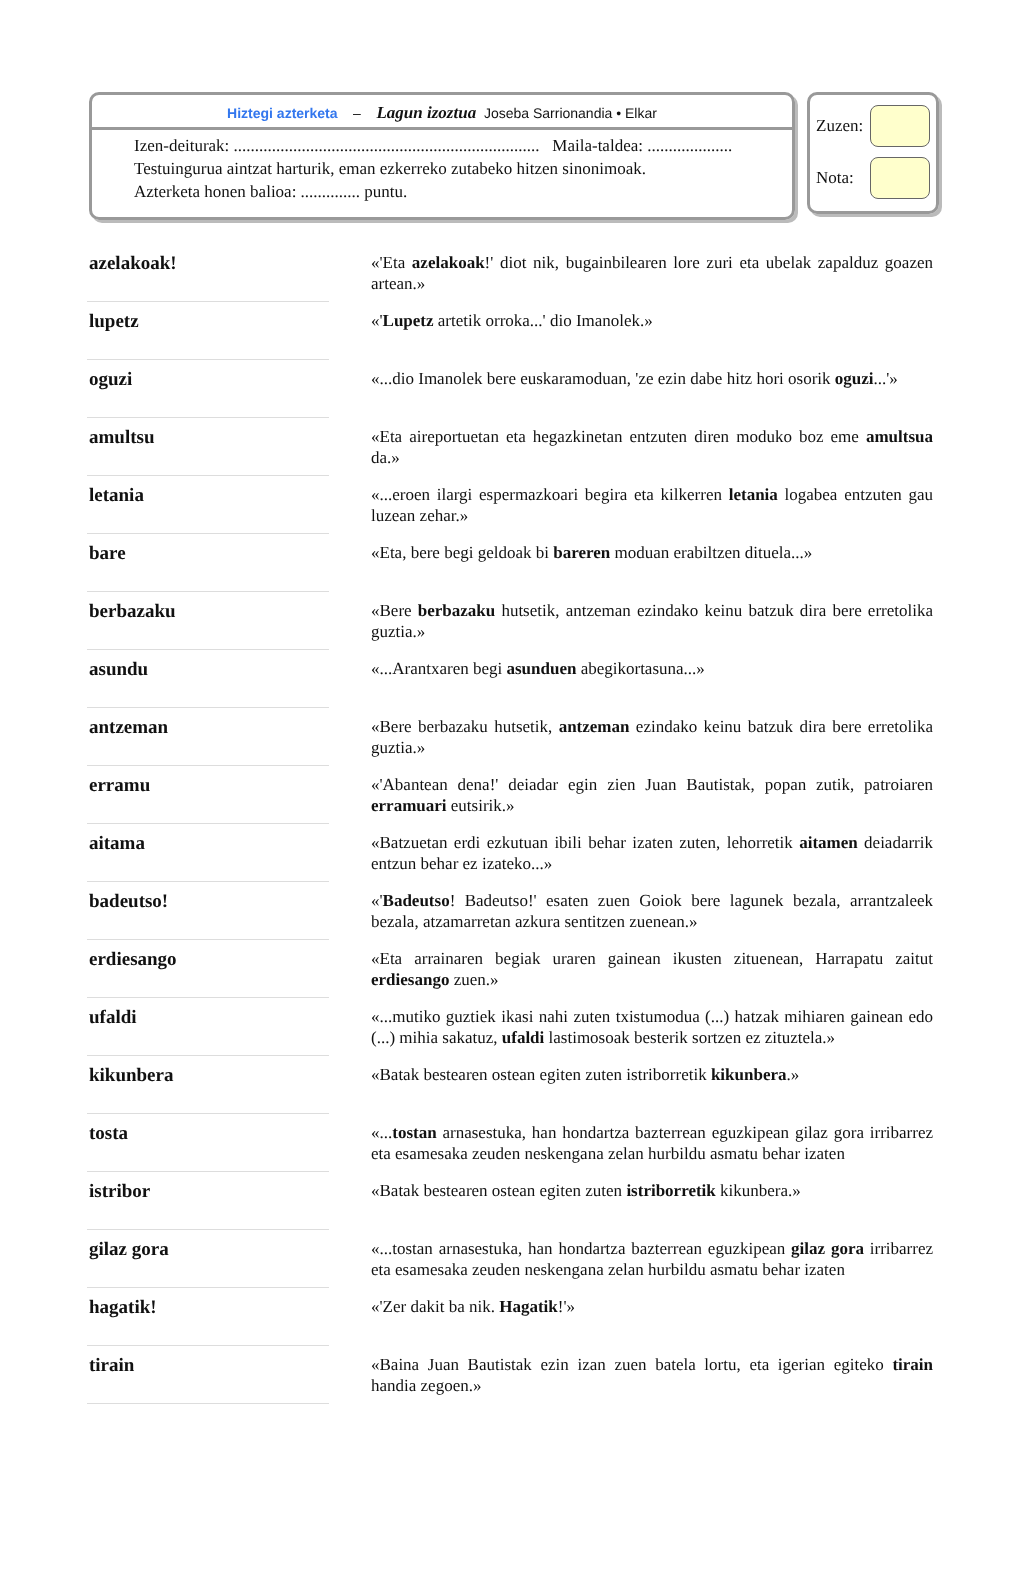Hiztegi azterketa – Lagun izoztua Joseba Sarrionandia • Elkar
Izen-deiturak: ........................................................................ Maila-taldea: ....................
Testuingurua aintzat harturik, eman ezkerreko zutabeko hitzen sinonimoak.
Azterketa honen balioa: .............. puntu.
Zuzen:
Nota:
| azelakoak! | | «'Eta azelakoak !' diot nik, bugainbilearen lore zuri eta ubelak zapalduz goazen artean.» |
| lupetz | | «' Lupetz artetik orroka...' dio Imanolek.» |
| oguzi | | «...dio Imanolek bere euskaramoduan, 'ze ezin dabe hitz hori osorik oguzi ...'» |
| amultsu | | «Eta aireportuetan eta hegazkinetan entzuten diren moduko boz eme amultsua da.» |
| letania | | «...eroen ilargi espermazkoari begira eta kilkerren letania logabea entzuten gau luzean zehar.» |
| bare | | «Eta, bere begi geldoak bi bareren moduan erabiltzen dituela...» |
| berbazaku | | «Bere berbazaku hutsetik, antzeman ezindako keinu batzuk dira bere erretolika guztia.» |
| asundu | | «...Arantxaren begi asunduen abegikortasuna...» |
| antzeman | | «Bere berbazaku hutsetik, antzeman ezindako keinu batzuk dira bere erretolika guztia.» |
| erramu | | «'Abantean dena!' deiadar egin zien Juan Bautistak, popan zutik, patroiaren erramuari eutsirik.» |
| aitama | | «Batzuetan erdi ezkutuan ibili behar izaten zuten, lehorretik aitamen deiadarrik entzun behar ez izateko...» |
| badeutso! | | «' Badeutso ! Badeutso!' esaten zuen Goiok bere lagunek bezala, arrantzaleek bezala, atzamarretan azkura sentitzen zuenean.» |
| erdiesango | | «Eta arrainaren begiak uraren gainean ikusten zituenean, Harrapatu zaitut erdiesango zuen.» |
| ufaldi | | «...mutiko guztiek ikasi nahi zuten txistumodua (...) hatzak mihiaren gainean edo (...) mihia sakatuz, ufaldi lastimosoak besterik sortzen ez zituztela.» |
| kikunbera | | «Batak bestearen ostean egiten zuten istriborretik kikunbera .» |
| tosta | | «... tostan arnasestuka, han hondartza bazterrean eguzkipean gilaz gora irribarrez eta esamesaka zeuden neskengana zelan hurbildu asmatu behar izaten |
| istribor | | «Batak bestearen ostean egiten zuten istriborretik kikunbera.» |
| gilaz gora | | «...tostan arnasestuka, han hondartza bazterrean eguzkipean gilaz gora irribarrez eta esamesaka zeuden neskengana zelan hurbildu asmatu behar izaten |
| hagatik! | | «'Zer dakit ba nik. Hagatik !'» |
| tirain | | «Baina Juan Bautistak ezin izan zuen batela lortu, eta igerian egiteko tirain handia zegoen.» |